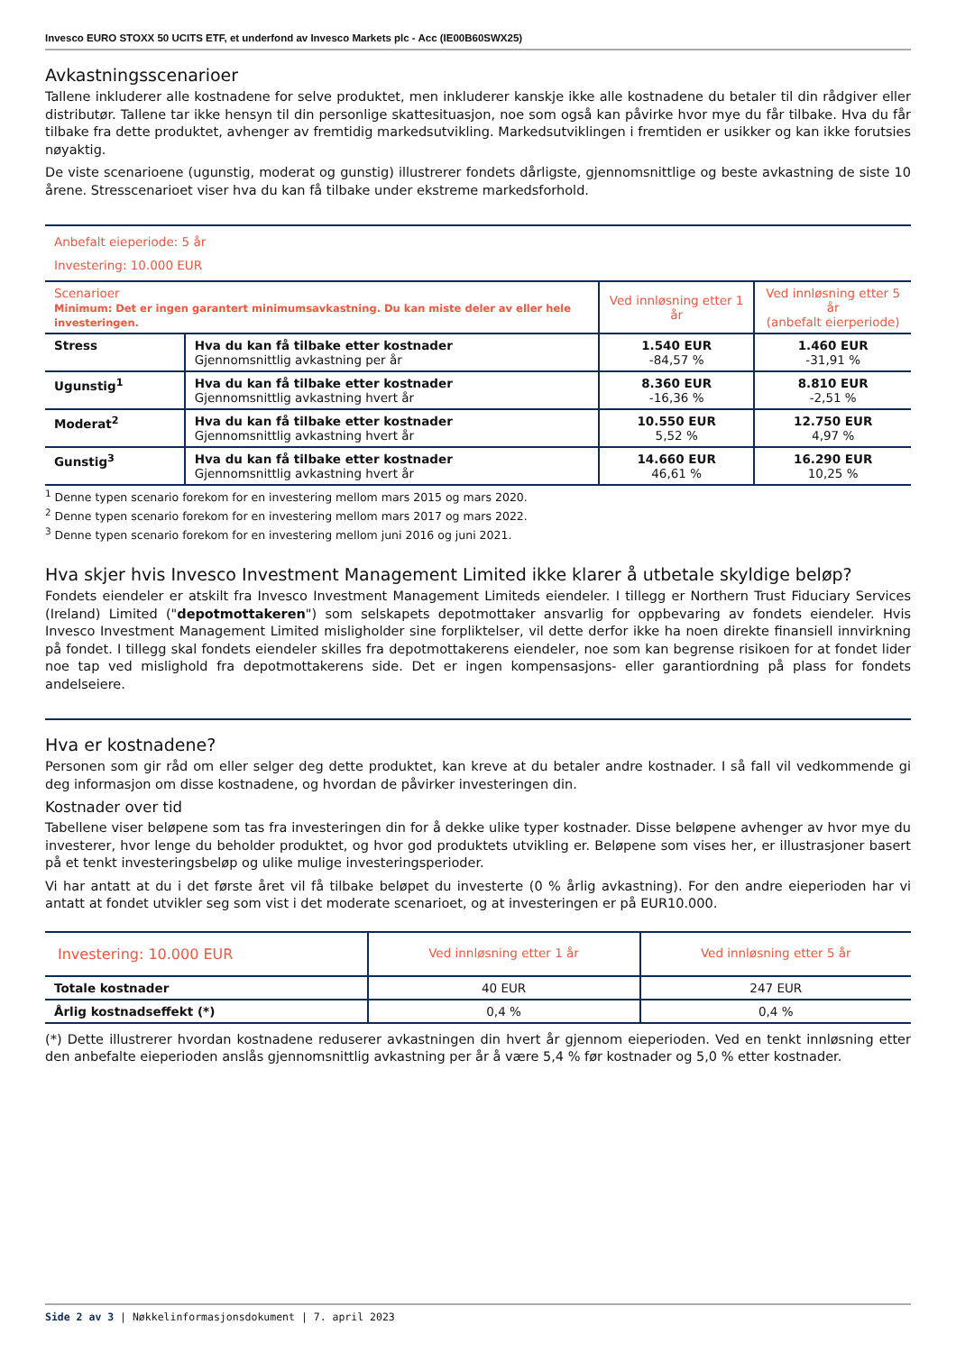Invesco EURO STOXX 50 UCITS ETF, et underfond av Invesco Markets plc - Acc (IE00B60SWX25)
Avkastningsscenarioer
Tallene inkluderer alle kostnadene for selve produktet, men inkluderer kanskje ikke alle kostnadene du betaler til din rådgiver eller distributør. Tallene tar ikke hensyn til din personlige skattesituasjon, noe som også kan påvirke hvor mye du får tilbake. Hva du får tilbake fra dette produktet, avhenger av fremtidig markedsutvikling. Markedsutviklingen i fremtiden er usikker og kan ikke forutsies nøyaktig.
De viste scenarioene (ugunstig, moderat og gunstig) illustrerer fondets dårligste, gjennomsnittlige og beste avkastning de siste 10 årene. Stresscenarioet viser hva du kan få tilbake under ekstreme markedsforhold.
| Anbefalt eieperiode: 5 år Investering: 10.000 EUR | | | |
| Scenarioer Minimum: Det er ingen garantert minimumsavkastning. Du kan miste deler av eller hele investeringen. | | Ved innløsning etter 1 år | Ved innløsning etter 5 år (anbefalt eierperiode) |
| Stress | Hva du kan få tilbake etter kostnader Gjennomsnittlig avkastning per år | 1.540 EUR -84,57 % | 1.460 EUR -31,91 % |
| Ugunstig<sup>1</sup> | Hva du kan få tilbake etter kostnader Gjennomsnittlig avkastning hvert år | 8.360 EUR -16,36 % | 8.810 EUR -2,51 % |
| Moderat<sup>2</sup> | Hva du kan få tilbake etter kostnader Gjennomsnittlig avkastning hvert år | 10.550 EUR 5,52 % | 12.750 EUR 4,97 % |
| Gunstig<sup>3</sup> | Hva du kan få tilbake etter kostnader Gjennomsnittlig avkastning hvert år | 14.660 EUR 46,61 % | 16.290 EUR 10,25 % |
<sup>1</sup> Denne typen scenario forekom for en investering mellom mars 2015 og mars 2020.
<sup>2</sup> Denne typen scenario forekom for en investering mellom mars 2017 og mars 2022.
<sup>3</sup> Denne typen scenario forekom for en investering mellom juni 2016 og juni 2021.
Hva skjer hvis Invesco Investment Management Limited ikke klarer å utbetale skyldige beløp?
Fondets eiendeler er atskilt fra Invesco Investment Management Limiteds eiendeler. I tillegg er Northern Trust Fiduciary Services (Ireland) Limited ("depotmottakeren") som selskapets depotmottaker ansvarlig for oppbevaring av fondets eiendeler. Hvis Invesco Investment Management Limited misligholder sine forpliktelser, vil dette derfor ikke ha noen direkte finansiell innvirkning på fondet. I tillegg skal fondets eiendeler skilles fra depotmottakerens eiendeler, noe som kan begrense risikoen for at fondet lider noe tap ved mislighold fra depotmottakerens side. Det er ingen kompensasjons- eller garantiordning på plass for fondets andelseiere.
Hva er kostnadene?
Personen som gir råd om eller selger deg dette produktet, kan kreve at du betaler andre kostnader. I så fall vil vedkommende gi deg informasjon om disse kostnadene, og hvordan de påvirker investeringen din.
Kostnader over tid
Tabellene viser beløpene som tas fra investeringen din for å dekke ulike typer kostnader. Disse beløpene avhenger av hvor mye du investerer, hvor lenge du beholder produktet, og hvor god produktets utvikling er. Beløpene som vises her, er illustrasjoner basert på et tenkt investeringsbeløp og ulike mulige investeringsperioder.
Vi har antatt at du i det første året vil få tilbake beløpet du investerte (0 % årlig avkastning). For den andre eieperioden har vi antatt at fondet utvikler seg som vist i det moderate scenarioet, og at investeringen er på EUR10.000.
| Investering: 10.000 EUR | Ved innløsning etter 1 år | Ved innløsning etter 5 år |
| --- | --- | --- |
| Totale kostnader | 40 EUR | 247 EUR |
| Årlig kostnadseffekt (*) | 0,4 % | 0,4 % |
(*) Dette illustrerer hvordan kostnadene reduserer avkastningen din hvert år gjennom eieperioden. Ved en tenkt innløsning etter den anbefalte eieperioden anslås gjennomsnittlig avkastning per år å være 5,4 % før kostnader og 5,0 % etter kostnader.
Side 2 av 3 | Nøkkelinformasjonsdokument | 7. april 2023